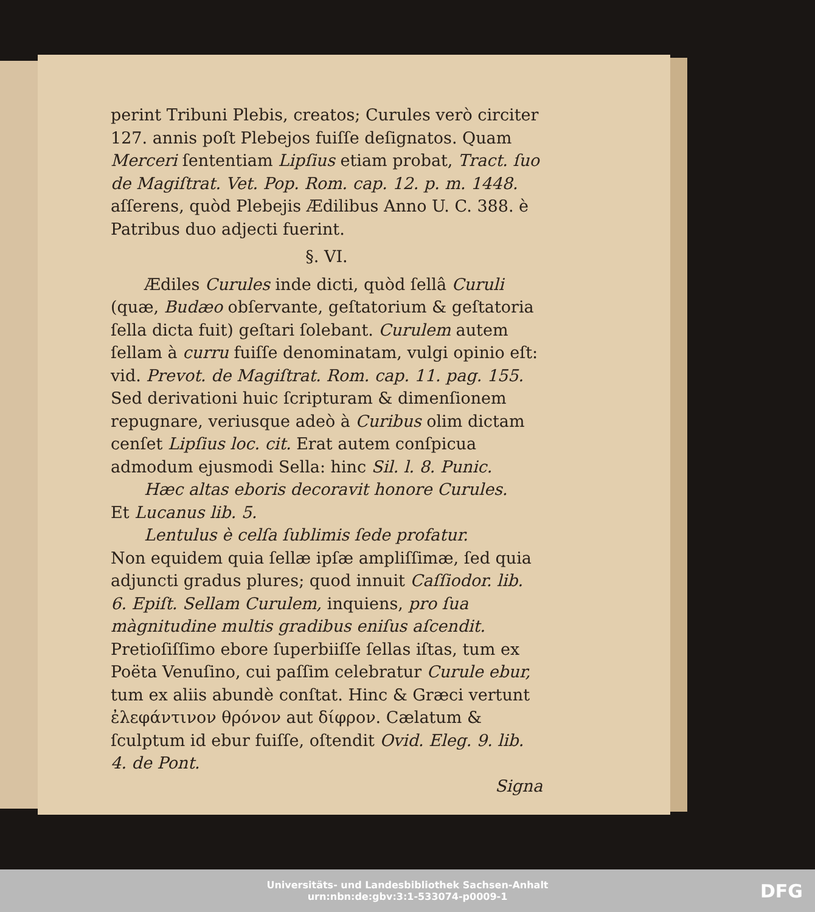perint Tribuni Plebis, creatos; Curules verò circiter 127. annis poſt Plebejos fuiſſe deſignatos. Quam Merceri ſententiam Lipſius etiam probat, Tract. ſuo de Magiſtrat. Vet. Pop. Rom. cap. 12. p. m. 1448. aſſerens, quòd Plebejis Ædilibus Anno U. C. 388. è Patribus duo adjecti fuerint.
§. VI.
Ædiles Curules inde dicti, quòd ſellâ Curuli (quæ, Budæo obſervante, geſtatorium & geſtatoria ſella dicta fuit) geſtari ſolebant. Curulem autem ſellam à curru fuiſſe denominatam, vulgi opinio eſt: vid. Prevot. de Magiſtrat. Rom. cap. 11. pag. 155. Sed derivationi huic ſcripturam & dimenſionem repugnare, veriusque adeò à Curibus olim dictam cenſet Lipſius loc. cit. Erat autem conſpicua admodum ejusmodi Sella: hinc Sil. l. 8. Punic.
Hæc altas eboris decoravit honore Curules.
Et Lucanus lib. 5.
Lentulus è celſa ſublimis ſede profatur.
Non equidem quia ſellæ ipſæ ampliſſimæ, ſed quia adjuncti gradus plures; quod innuit Caſſiodor. lib. 6. Epiſt. Sellam Curulem, inquiens, pro ſua màgnitudine multis gradibus eniſus aſcendit. Pretioſiſſimo ebore ſuperbiiſſe ſellas iſtas, tum ex Poëta Venuſino, cui paſſim celebratur Curule ebur, tum ex aliis abundè conſtat. Hinc & Græci vertunt ἐλεφάντινον θρόνον aut δίφρον. Cælatum & ſculptum id ebur fuiſſe, oſtendit Ovid. Eleg. 9. lib. 4. de Pont.
Signa
Universitäts- und Landesbibliothek Sachsen-Anhalt
urn:nbn:de:gbv:3:1-533074-p0009-1
DFG